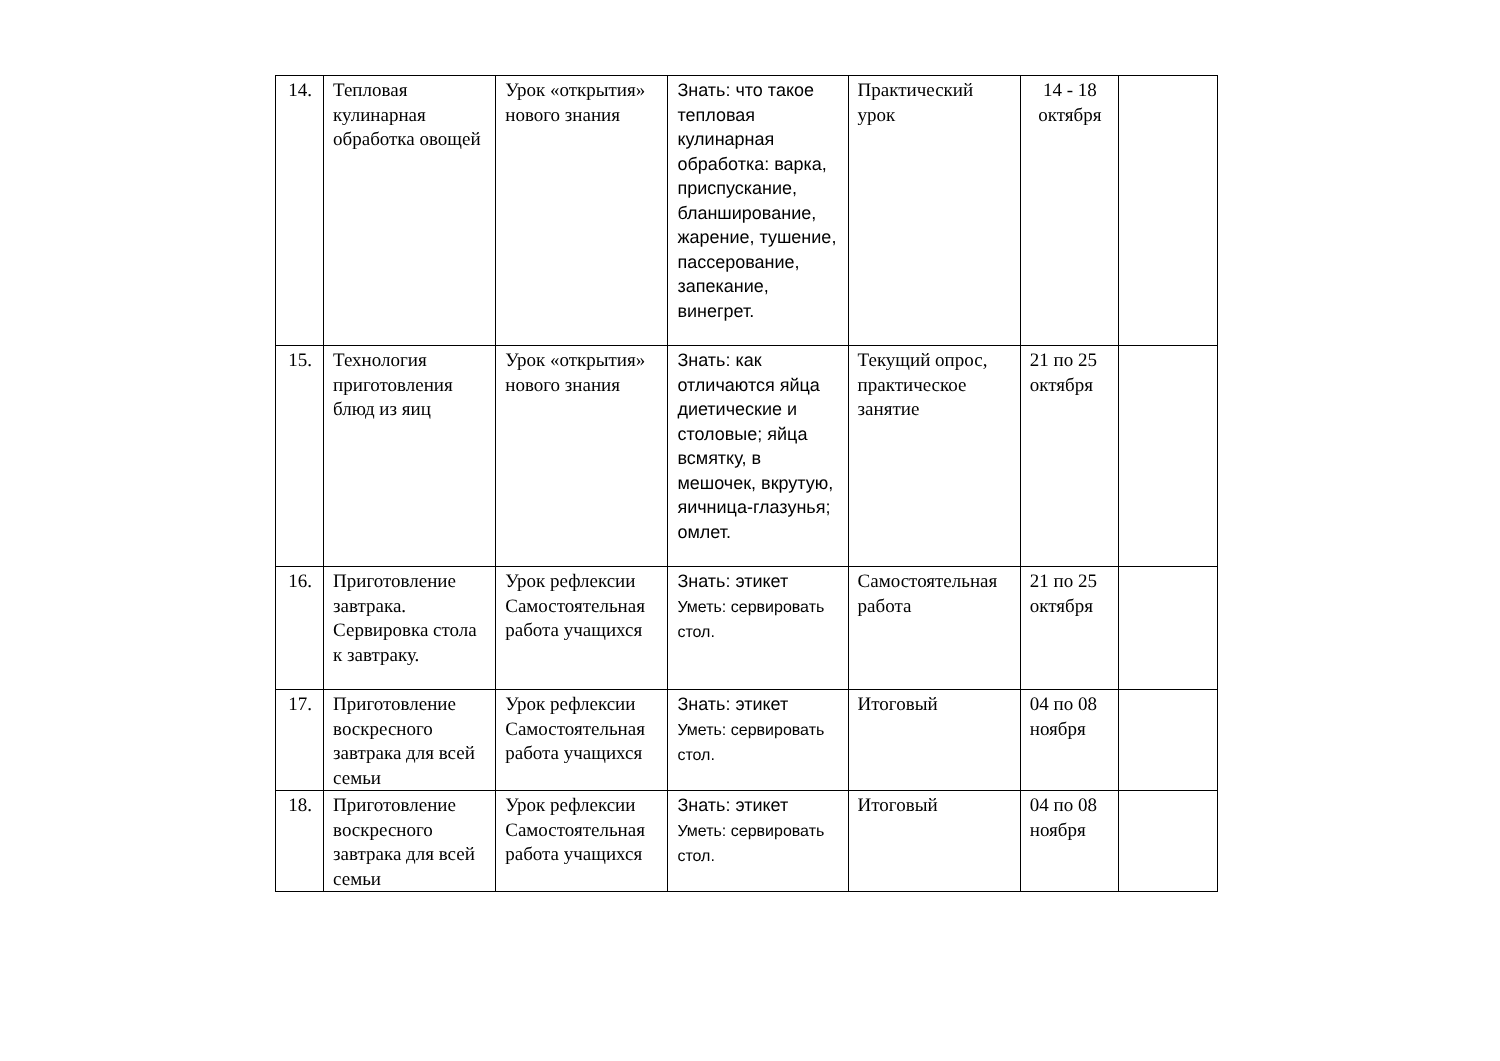| 14. | Тепловая кулинарная обработка овощей | Урок «открытия» нового знания | Знать: что такое тепловая кулинарная обработка: варка, приспускание, бланширование, жарение, тушение, пассерование, запекание, винегрет. | Практический урок | 14 - 18 октября | |
| 15. | Технология приготовления блюд из яиц | Урок «открытия» нового знания | Знать: как отличаются яйца диетические и столовые; яйца всмятку, в мешочек, вкрутую, яичница-глазунья; омлет. | Текущий опрос, практическое занятие | 21 по 25 октября | |
| 16. | Приготовление завтрака. Сервировка стола к завтраку. | Урок рефлексии Самостоятельная работа учащихся | Знать: этикет Уметь: сервировать стол. | Самостоятельная работа | 21 по 25 октября | |
| 17. | Приготовление воскресного завтрака для всей семьи | Урок рефлексии Самостоятельная работа учащихся | Знать: этикет Уметь: сервировать стол. | Итоговый | 04 по 08 ноября | |
| 18. | Приготовление воскресного завтрака для всей семьи | Урок рефлексии Самостоятельная работа учащихся | Знать: этикет Уметь: сервировать стол. | Итоговый | 04 по 08 ноября | |